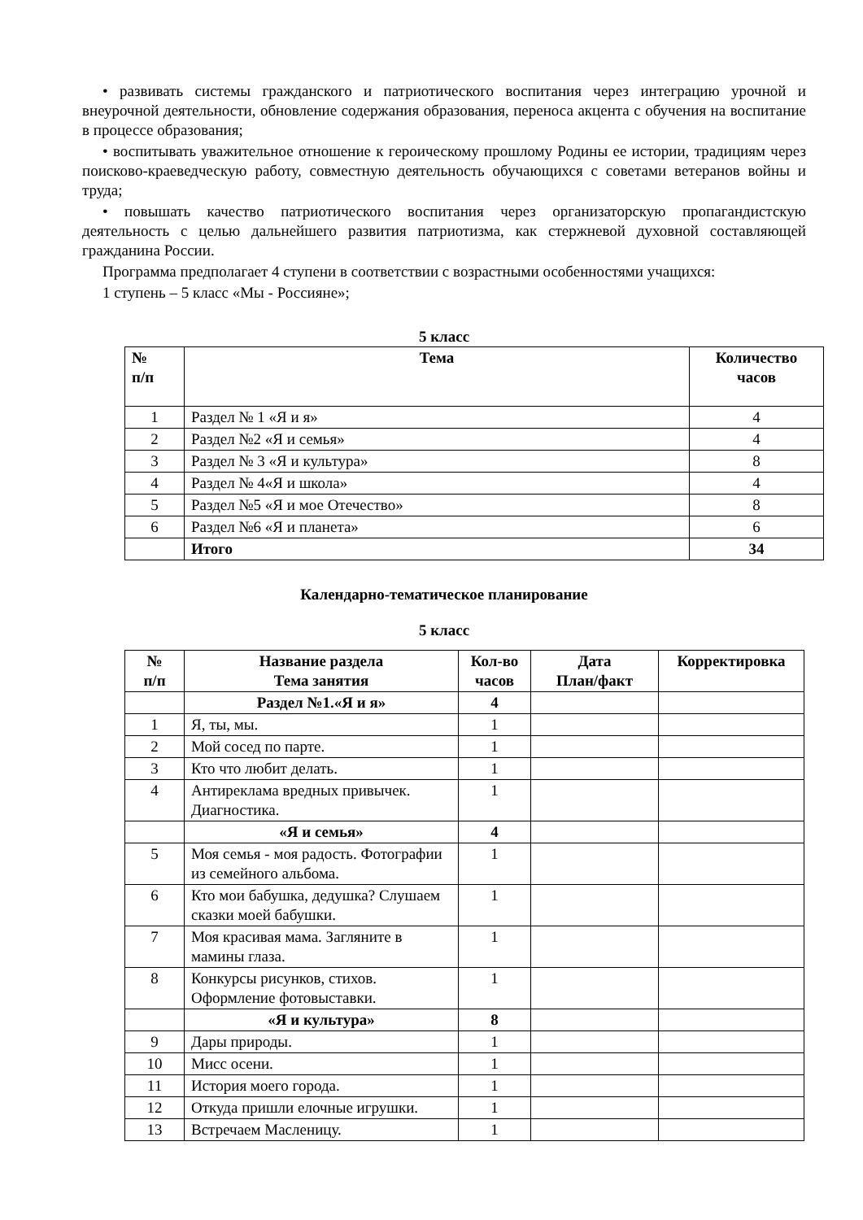• развивать системы гражданского и патриотического воспитания через интеграцию урочной и внеурочной деятельности, обновление содержания образования, переноса акцента с обучения на воспитание в процессе образования;
• воспитывать уважительное отношение к героическому прошлому Родины ее истории, традициям через поисково-краеведческую работу, совместную деятельность обучающихся с советами ветеранов войны и труда;
• повышать качество патриотического воспитания через организаторскую пропагандистскую деятельность с целью дальнейшего развития патриотизма, как стержневой духовной составляющей гражданина России.
Программа предполагает 4 ступени в соответствии с возрастными особенностями учащихся:
1 ступень – 5 класс «Мы - Россияне»;
5 класс
| № п/п | Тема | Количество часов |
| --- | --- | --- |
| 1 | Раздел № 1 «Я и я» | 4 |
| 2 | Раздел №2 «Я и семья» | 4 |
| 3 | Раздел № 3 «Я и культура» | 8 |
| 4 | Раздел № 4«Я и школа» | 4 |
| 5 | Раздел №5 «Я и мое Отечество» | 8 |
| 6 | Раздел №6 «Я и планета» | 6 |
| | Итого | 34 |
Календарно-тематическое планирование
5 класс
| № п/п | Название раздела Тема занятия | Кол-во часов | Дата План/факт | Корректировка |
| --- | --- | --- | --- | --- |
| | Раздел №1.«Я и я» | 4 | | |
| 1 | Я, ты, мы. | 1 | | |
| 2 | Мой сосед по парте. | 1 | | |
| 3 | Кто что любит делать. | 1 | | |
| 4 | Антиреклама вредных привычек. Диагностика. | 1 | | |
| | «Я и семья» | 4 | | |
| 5 | Моя семья - моя радость. Фотографии из семейного альбома. | 1 | | |
| 6 | Кто мои бабушка, дедушка? Слушаем сказки моей бабушки. | 1 | | |
| 7 | Моя красивая мама. Загляните в мамины глаза. | 1 | | |
| 8 | Конкурсы рисунков, стихов. Оформление фотовыставки. | 1 | | |
| | «Я и культура» | 8 | | |
| 9 | Дары природы. | 1 | | |
| 10 | Мисс осени. | 1 | | |
| 11 | История моего города. | 1 | | |
| 12 | Откуда пришли елочные игрушки. | 1 | | |
| 13 | Встречаем Масленицу. | 1 | | |